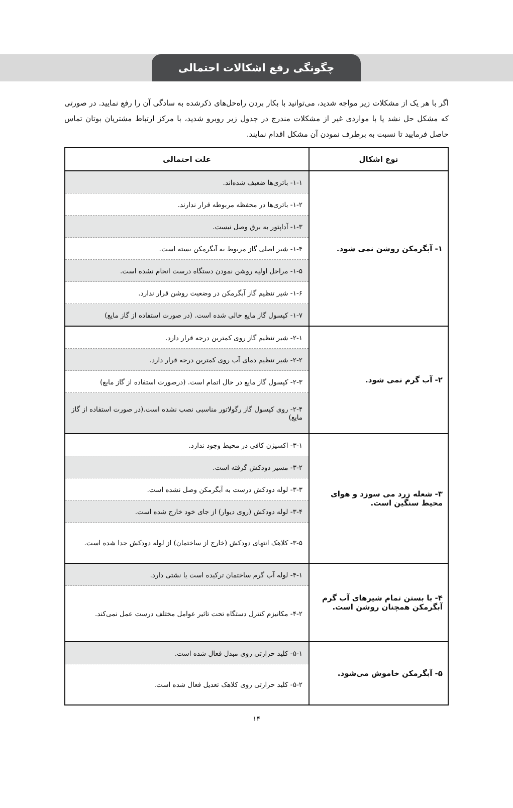چگونگی رفع اشکالات احتمالی
اگر با هر یک از مشکلات زیر مواجه شدید، می‌توانید با بکار بردن راه‌حل‌های ذکرشده به سادگی آن را رفع نمایید. در صورتی که مشکل حل نشد یا با مواردی غیر از مشکلات مندرج در جدول زیر روبرو شدید، با مرکز ارتباط مشتریان بوتان تماس حاصل فرمایید تا نسبت به برطرف نمودن آن مشکل اقدام نمایند.
| نوع اشکال | علت احتمالی |
| --- | --- |
| ۱- آبگرمکن روشن نمی شود. | ۱-۱- باتری‌ها ضعیف شده‌اند. |
| | ۱-۲- باتری‌ها در محفظه مربوطه قرار ندارند. |
| | ۱-۳- آداپتور به برق وصل نیست. |
| | ۱-۴- شیر اصلی گاز مربوط به آبگرمکن بسته است. |
| | ۱-۵- مراحل اولیه روشن نمودن دستگاه درست انجام نشده است. |
| | ۱-۶- شیر تنظیم گاز آبگرمکن در وضعیت روشن قرار ندارد. |
| | ۱-۷- کپسول گاز مایع خالی شده است. (در صورت استفاده از گاز مایع) |
| ۲- آب گرم نمی شود. | ۲-۱- شیر تنظیم گاز روی کمترین درجه قرار دارد. |
| | ۲-۲- شیر تنظیم دمای آب روی کمترین درجه قرار دارد. |
| | ۲-۳- کپسول گاز مایع در حال اتمام است. (درصورت استفاده از گاز مایع) |
| | ۲-۴- روی کپسول گاز رگولاتور مناسبی نصب نشده است.(در صورت استفاده از گاز مایع) |
| ۳- شعله زرد می سوزد و هوای محیط سنگین است. | ۳-۱- اکسیژن کافی در محیط وجود ندارد. |
| | ۳-۲- مسیر دودکش گرفته است. |
| | ۳-۳- لوله دودکش درست به آبگرمکن وصل نشده است. |
| | ۳-۴- لوله دودکش (روی دیوار) از جای خود خارج شده است. |
| | ۳-۵- کلاهک انتهای دودکش (خارج از ساختمان) از لوله دودکش جدا شده است. |
| ۴- با بستن تمام شیرهای آب گرم آبگرمکن همچنان روشن است. | ۴-۱- لوله آب گرم ساختمان ترکیده است یا نشتی دارد. |
| | ۴-۲- مکانیزم کنترل دستگاه تحت تاثیر عوامل مختلف درست عمل نمی‌کند. |
| ۵- آبگرمکن خاموش می‌شود. | ۵-۱- کلید حرارتی روی مبدل فعال شده است. |
| | ۵-۲- کلید حرارتی روی کلاهک تعدیل فعال شده است. |
۱۴